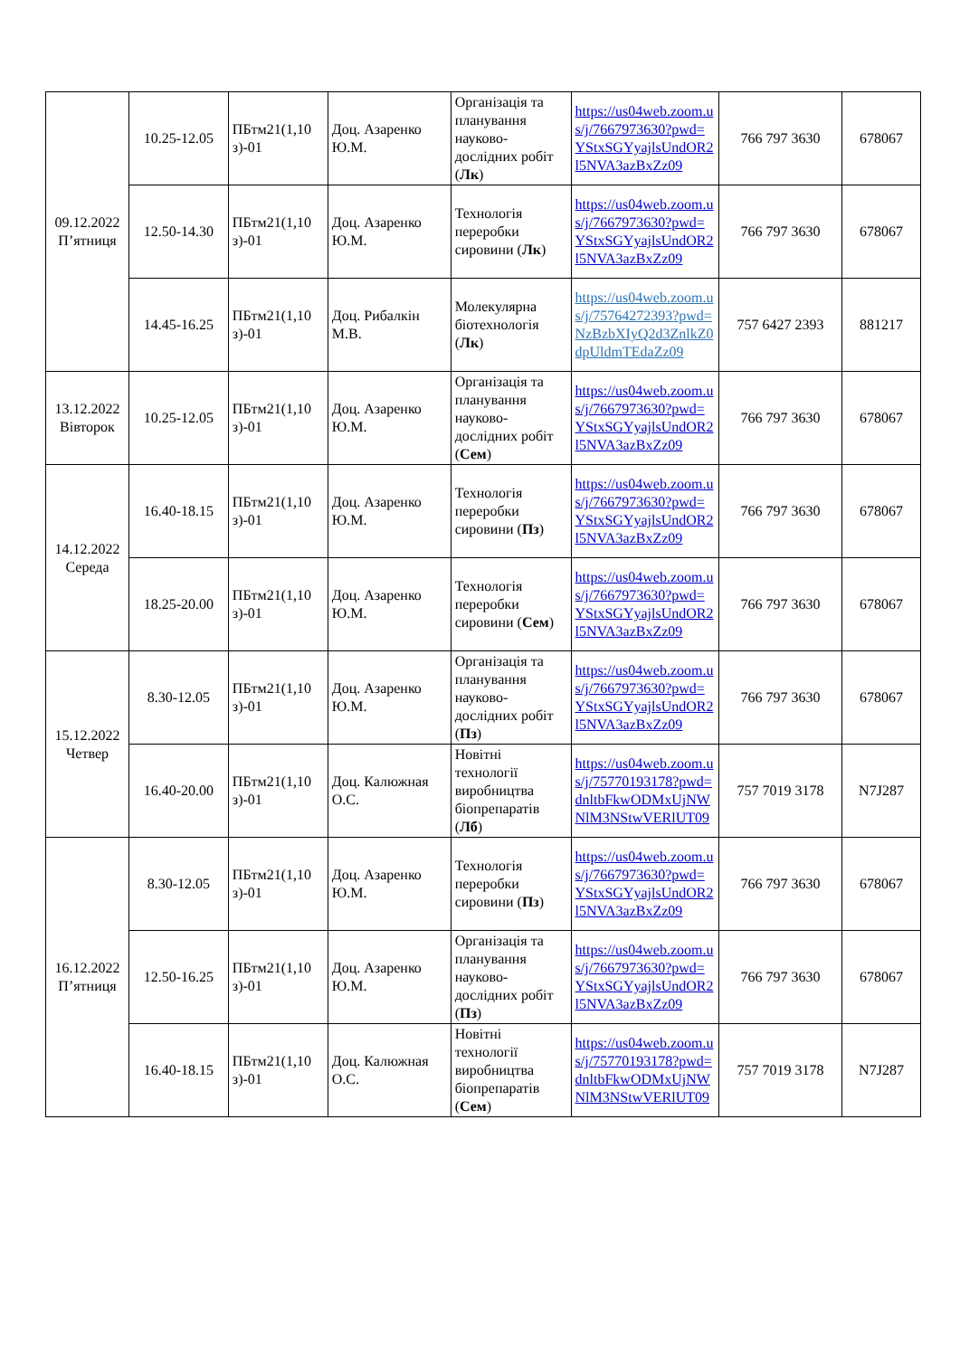| 09.12.2022 П’ятниця | 10.25-12.05 | ПБтм21(1,10 з)-01 | Доц. Азаренко Ю.М. | Організація та планування науково-дослідних робіт ( Лк ) | https://us04web.zoom.us/j/7667973630?pwd=YStxSGYyajlsUndOR2l5NVA3azBxZz09 | 766 797 3630 | 678067 |
| | 12.50-14.30 | ПБтм21(1,10 з)-01 | Доц. Азаренко Ю.М. | Технологія переробки сировини ( Лк ) | https://us04web.zoom.us/j/7667973630?pwd=YStxSGYyajlsUndOR2l5NVA3azBxZz09 | 766 797 3630 | 678067 |
| | 14.45-16.25 | ПБтм21(1,10 з)-01 | Доц. Рибалкін М.В. | Молекулярна біотехнологія ( Лк ) | https://us04web.zoom.us/j/75764272393?pwd=NzBzbXIyQ2d3ZnlkZ0dpUldmTEdaZz09 | 757 6427 2393 | 881217 |
| 13.12.2022 Вівторок | 10.25-12.05 | ПБтм21(1,10 з)-01 | Доц. Азаренко Ю.М. | Організація та планування науково-дослідних робіт ( Сем ) | https://us04web.zoom.us/j/7667973630?pwd=YStxSGYyajlsUndOR2l5NVA3azBxZz09 | 766 797 3630 | 678067 |
| 14.12.2022 Середа | 16.40-18.15 | ПБтм21(1,10 з)-01 | Доц. Азаренко Ю.М. | Технологія переробки сировини ( Пз ) | https://us04web.zoom.us/j/7667973630?pwd=YStxSGYyajlsUndOR2l5NVA3azBxZz09 | 766 797 3630 | 678067 |
| | 18.25-20.00 | ПБтм21(1,10 з)-01 | Доц. Азаренко Ю.М. | Технологія переробки сировини ( Сем ) | https://us04web.zoom.us/j/7667973630?pwd=YStxSGYyajlsUndOR2l5NVA3azBxZz09 | 766 797 3630 | 678067 |
| 15.12.2022 Четвер | 8.30-12.05 | ПБтм21(1,10 з)-01 | Доц. Азаренко Ю.М. | Організація та планування науково-дослідних робіт ( Пз ) | https://us04web.zoom.us/j/7667973630?pwd=YStxSGYyajlsUndOR2l5NVA3azBxZz09 | 766 797 3630 | 678067 |
| | 16.40-20.00 | ПБтм21(1,10 з)-01 | Доц. Калюжная О.С. | Новітні технології виробництва біопрепаратів ( Лб ) | https://us04web.zoom.us/j/75770193178?pwd=dnltbFkwODMxUjNWNlM3NStwVERlUT09 | 757 7019 3178 | N7J287 |
| 16.12.2022 П’ятниця | 8.30-12.05 | ПБтм21(1,10 з)-01 | Доц. Азаренко Ю.М. | Технологія переробки сировини ( Пз ) | https://us04web.zoom.us/j/7667973630?pwd=YStxSGYyajlsUndOR2l5NVA3azBxZz09 | 766 797 3630 | 678067 |
| | 12.50-16.25 | ПБтм21(1,10 з)-01 | Доц. Азаренко Ю.М. | Організація та планування науково-дослідних робіт ( Пз ) | https://us04web.zoom.us/j/7667973630?pwd=YStxSGYyajlsUndOR2l5NVA3azBxZz09 | 766 797 3630 | 678067 |
| | 16.40-18.15 | ПБтм21(1,10 з)-01 | Доц. Калюжная О.С. | Новітні технології виробництва біопрепаратів ( Сем ) | https://us04web.zoom.us/j/75770193178?pwd=dnltbFkwODMxUjNWNlM3NStwVERlUT09 | 757 7019 3178 | N7J287 |